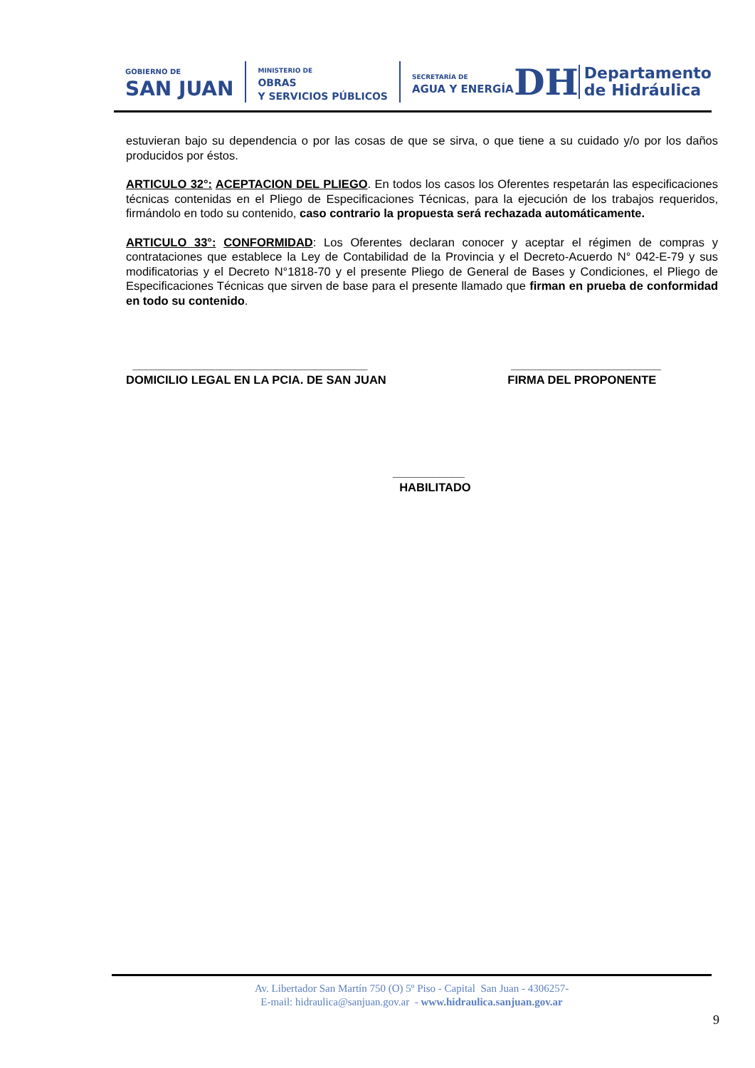GOBIERNO DE
SAN JUAN
MINISTERIO DE
OBRAS
Y SERVICIOS PÚBLICOS
SECRETARÍA DE
AGUA Y ENERGÍA
DH Departamento
de Hidráulica
estuvieran bajo su dependencia o por las cosas de que se sirva, o que tiene a su cuidado y/o por los daños producidos por éstos.
ARTICULO 32°: ACEPTACION DEL PLIEGO. En todos los casos los Oferentes respetarán las especificaciones técnicas contenidas en el Pliego de Especificaciones Técnicas, para la ejecución de los trabajos requeridos, firmándolo en todo su contenido, caso contrario la propuesta será rechazada automáticamente.
ARTICULO 33°: CONFORMIDAD: Los Oferentes declaran conocer y aceptar el régimen de compras y contrataciones que establece la Ley de Contabilidad de la Provincia y el Decreto-Acuerdo N° 042-E-79 y sus modificatorias y el Decreto N°1818-70 y el presente Pliego de General de Bases y Condiciones, el Pliego de Especificaciones Técnicas que sirven de base para el presente llamado que firman en prueba de conformidad en todo su contenido.
____________________________________
DOMICILIO LEGAL EN LA PCIA. DE SAN JUAN
_______________________
FIRMA DEL PROPONENTE
___________
HABILITADO
Av. Libertador San Martín 750 (O) 5º Piso - Capital San Juan - 4306257-
E-mail: hidraulica@sanjuan.gov.ar - www.hidraulica.sanjuan.gov.ar
9